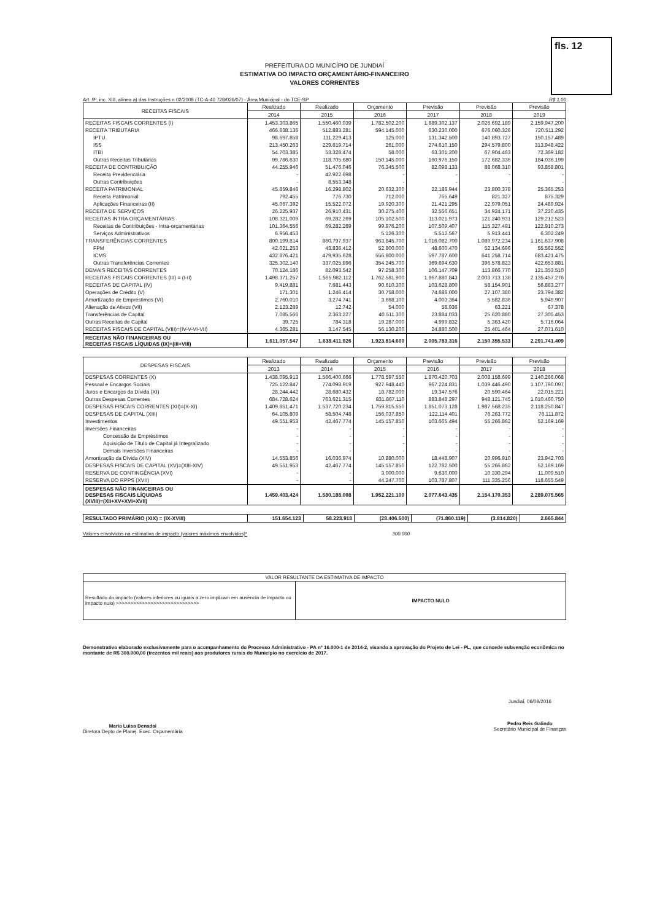fls. 12
PREFEITURA DO MUNICÍPIO DE JUNDIAÍ
ESTIMATIVA DO IMPACTO ORÇAMENTÁRIO-FINANCEIRO
VALORES CORRENTES
Art. 9º, inc. XIII, alínea a) das Instruções n 02/2008 (TC-A-40 728/026/07) - Área Municipal - do TCE-SP R$ 1,00
| RECEITAS FISCAIS | Realizado | Realizado | Orçamento | Previsão | Previsão | Previsão |
| --- | --- | --- | --- | --- | --- | --- |
| | 2014 | 2015 | 2016 | 2017 | 2018 | 2019 |
| RECEITAS FISCAIS CORRENTES (I) | 1.453.303.865 | 1.550.460.039 | 1.782.502.200 | 1.889.302.137 | 2.026.692.189 | 2.159.947.200 |
| RECEITA TRIBUTÁRIA | 466.638.136 | 512.883.281 | 594.145.000 | 630.230.000 | 676.060.326 | 720.511.292 |
| IPTU | 98.697.858 | 111.229.413 | 125.000 | 131.342.500 | 140.893.727 | 150.157.489 |
| ISS | 213.450.263 | 229.619.714 | 261.000 | 274.610.150 | 294.579.800 | 313.948.422 |
| ITBI | 54.703.385 | 53.328.474 | 58.000 | 63.301.200 | 67.904.463 | 72.369.182 |
| Outras Receitas Tributárias | 99.786.630 | 118.705.680 | 150.145.000 | 160.976.150 | 172.682.336 | 184.036.199 |
| RECEITA DE CONTRIBUIÇÃO | 44.255.946 | 51.476.046 | 76.345.500 | 82.098.133 | 88.068.310 | 93.858.801 |
| Receita Previdenciária | - | 42.922.698 | - | - | - | - |
| Outras Contribuições | - | 8.553.348 | - | - | - | - |
| RECEITA PATRIMONIAL | 45.859.846 | 16.298.802 | 20.632.300 | 22.186.944 | 23.800.378 | 25.365.253 |
| Receita Patrimonial | 792.455 | 776.730 | 712.000 | 765.649 | 821.327 | 875.329 |
| Aplicações Financeiras (II) | 45.067.392 | 15.522.072 | 19.920.300 | 21.421.295 | 22.979.051 | 24.489.924 |
| RECEITA DE SERVIÇOS | 26.225.937 | 26.910.431 | 30.275.400 | 32.556.651 | 34.924.171 | 37.220.435 |
| RECEITAS INTRA ORÇAMENTÁRIAS | 108.321.009 | 69.282.269 | 105.102.500 | 113.021.973 | 121.240.931 | 129.212.523 |
| Receitas de Contribuições - Intra-orçamentárias | 101.364.556 | 69.282.269 | 99.976.200 | 107.509.407 | 115.327.491 | 122.910.273 |
| Serviços Administrativos | 6.956.453 | | 5.126.300 | 5.512.567 | 5.913.441 | 6.302.249 |
| TRANSFERÊNCIAS CORRENTES | 800.199.814 | 860.797.937 | 963.845.700 | 1.016.082.700 | 1.089.972.234 | 1.161.637.908 |
| FPM | 42.021.253 | 43.836.412 | 52.800.000 | 48.600.470 | 52.134.696 | 55.562.552 |
| ICMS | 432.876.421 | 479.935.628 | 556.800.000 | 597.787.600 | 641.258.714 | 683.421.475 |
| Outras Transferências Correntes | 325.302.140 | 337.025.896 | 354.245.700 | 369.694.630 | 396.578.823 | 422.653.881 |
| DEMAIS RECEITAS CORRENTES | 70.124.186 | 82.093.542 | 97.258.300 | 106.147.709 | 113.866.770 | 121.353.510 |
| RECEITAS FISCAIS CORRENTES (III) = (I-II) | 1.498.371.257 | 1.565.982.112 | 1.762.581.900 | 1.867.880.843 | 2.003.713.138 | 2.135.457.276 |
| RECEITAS DE CAPITAL (IV) | 9.419.881 | 7.681.443 | 90.610.300 | 103.628.800 | 58.154.901 | 56.883.277 |
| Operações de Crédito (V) | 171.301 | 1.246.414 | 30.758.000 | 74.686.000 | 27.107.380 | 23.794.382 |
| Amortização de Empréstimos (VI) | 2.760.010 | 3.274.741 | 3.668.100 | 4.003.364 | 5.582.836 | 5.949.907 |
| Alienação de Ativos (VII) | 2.123.289 | 12.742 | 54.000 | 58.936 | 63.221 | 67.378 |
| Transferências de Capital | 7.085.566 | 2.363.227 | 40.511.300 | 23.884.033 | 25.620.880 | 27.305.453 |
| Outras Receitas de Capital | 39.725 | 784.318 | 19.287.000 | 4.999.832 | 5.363.420 | 5.716.064 |
| RECEITAS FISCAIS DE CAPITAL (VIII)=(IV-V-VI-VII) | 4.365.281 | 3.147.545 | 56.130.200 | 24.880.500 | 25.401.464 | 27.071.610 |
| RECEITAS NÃO FINANCEIRAS OU RECEITAS FISCAIS LÍQUIDAS (IX)=(III+VIII) | 1.611.057.547 | 1.638.411.926 | 1.923.814.600 | 2.005.783.316 | 2.150.355.533 | 2.291.741.409 |
| DESPESAS FISCAIS | Realizado | Realizado | Orçamento | Previsão | Previsão | Previsão |
| --- | --- | --- | --- | --- | --- | --- |
| | 2013 | 2014 | 2015 | 2016 | 2017 | 2018 |
| DESPESAS CORRENTES (X) | 1.438.095.913 | 1.566.400.666 | 1.778.597.550 | 1.870.420.703 | 2.008.158.699 | 2.140.266.068 |
| Pessoal e Encargos Sociais | 725.122.847 | 774.098.919 | 927.948.440 | 967.224.831 | 1.039.446.490 | 1.107.790.097 |
| Juros e Encargos da Dívida (XI) | 28.244.442 | 28.680.432 | 18.782.000 | 19.347.576 | 20.590.464 | 22.015.221 |
| Outras Despesas Correntes | 684.728.624 | 763.621.315 | 831.867.110 | 883.848.297 | 948.121.745 | 1.010.460.750 |
| DESPESAS FISCAIS CORRENTES (XII)=(X-XI) | 1.409.851.471 | 1.537.720.234 | 1.759.815.550 | 1.851.073.128 | 1.987.568.235 | 2.118.250.847 |
| DESPESAS DE CAPITAL (XIII) | 64.105.809 | 58.504.748 | 156.037.850 | 122.114.401 | 76.263.772 | 76.111.872 |
| Investimentos | 49.551.953 | 42.467.774 | 145.157.850 | 103.665.494 | 55.266.862 | 52.169.169 |
| Inversões Financeiras | - | - | - | - | - | - |
| Concessão de Empréstimos | - | - | - | - | - | - |
| Aquisição de Título de Capital já Integralizado | - | - | - | - | - | - |
| Demais Inversões Financeiras | - | - | - | - | - | - |
| Amortização da Dívida (XIV) | 14.553.856 | 16.036.974 | 10.880.000 | 18.448.907 | 20.996.910 | 23.942.703 |
| DESPESAS FISCAIS DE CAPITAL (XV)=(XIII-XIV) | 49.551.953 | 42.467.774 | 145.157.850 | 122.782.500 | 55.266.862 | 52.169.169 |
| RESERVA DE CONTINGÊNCIA (XVI) | - | - | 3.000.000 | 9.630.000 | 10.330.294 | 11.009.510 |
| RESERVA DO RPPS (XVII) | - | - | 44.247.700 | 103.787.807 | 111.335.256 | 118.655.549 |
| DESPESAS NÃO FINANCEIRAS OU DESPESAS FISCAIS LÍQUIDAS (XVIII)=(XII+XV+XVI+XVII) | 1.459.403.424 | 1.580.188.008 | 1.952.221.100 | 2.077.643.435 | 2.154.170.353 | 2.289.075.565 |
| RESULTADO PRIMÁRIO (XIX) = (IX-XVIII) | 151.654.123 | 58.223.918 | (28.406.500) | (71.860.119) | (3.814.820) | 2.665.844 |
Valores envolvidos na estimativa de impacto (valores máximos envolvidos)* 300.000
| VALOR RESULTANTE DA ESTIMATIVA DE IMPACTO | |
| --- | --- |
| Resultado do impacto (valores inferiores ou iguais a zero implicam em ausência de impacto ou impacto nulo) >>>>>>>>>>>>>>>>>>>>>>>>>>>>> | IMPACTO NULO |
Demonstrativo elaborado exclusivamente para o acompanhamento do Processo Administrativo - PA nº 16.000-1 de 2014-2, visando a aprovação do Projeto de Lei - PL, que concede subvenção econômica no montante de R$ 300.000,00 (trezentos mil reais) aos produtores rurais do Município no exercício de 2017.
Maria Luisa Denadai
Diretora Depto de Planej. Exec. Orçamentária
Jundiaí, 06/09/2016
Pedro Reis Galindo
Secretário Municipal de Finanças